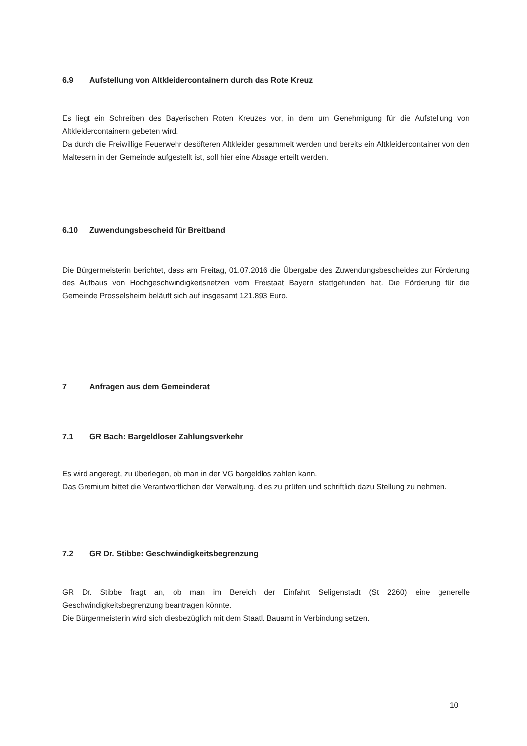6.9 Aufstellung von Altkleidercontainern durch das Rote Kreuz
Es liegt ein Schreiben des Bayerischen Roten Kreuzes vor, in dem um Genehmigung für die Aufstellung von Altkleidercontainern gebeten wird.
Da durch die Freiwillige Feuerwehr desöfteren Altkleider gesammelt werden und bereits ein Altkleidercontainer von den Maltesern in der Gemeinde aufgestellt ist, soll hier eine Absage erteilt werden.
6.10 Zuwendungsbescheid für Breitband
Die Bürgermeisterin berichtet, dass am Freitag, 01.07.2016 die Übergabe des Zuwendungsbescheides zur Förderung des Aufbaus von Hochgeschwindigkeitsnetzen vom Freistaat Bayern stattgefunden hat. Die Förderung für die Gemeinde Prosselsheim beläuft sich auf insgesamt 121.893 Euro.
7 Anfragen aus dem Gemeinderat
7.1 GR Bach: Bargeldloser Zahlungsverkehr
Es wird angeregt, zu überlegen, ob man in der VG bargeldlos zahlen kann.
Das Gremium bittet die Verantwortlichen der Verwaltung, dies zu prüfen und schriftlich dazu Stellung zu nehmen.
7.2 GR Dr. Stibbe: Geschwindigkeitsbegrenzung
GR Dr. Stibbe fragt an, ob man im Bereich der Einfahrt Seligenstadt (St 2260) eine generelle Geschwindigkeitsbegrenzung beantragen könnte.
Die Bürgermeisterin wird sich diesbezüglich mit dem Staatl. Bauamt in Verbindung setzen.
10